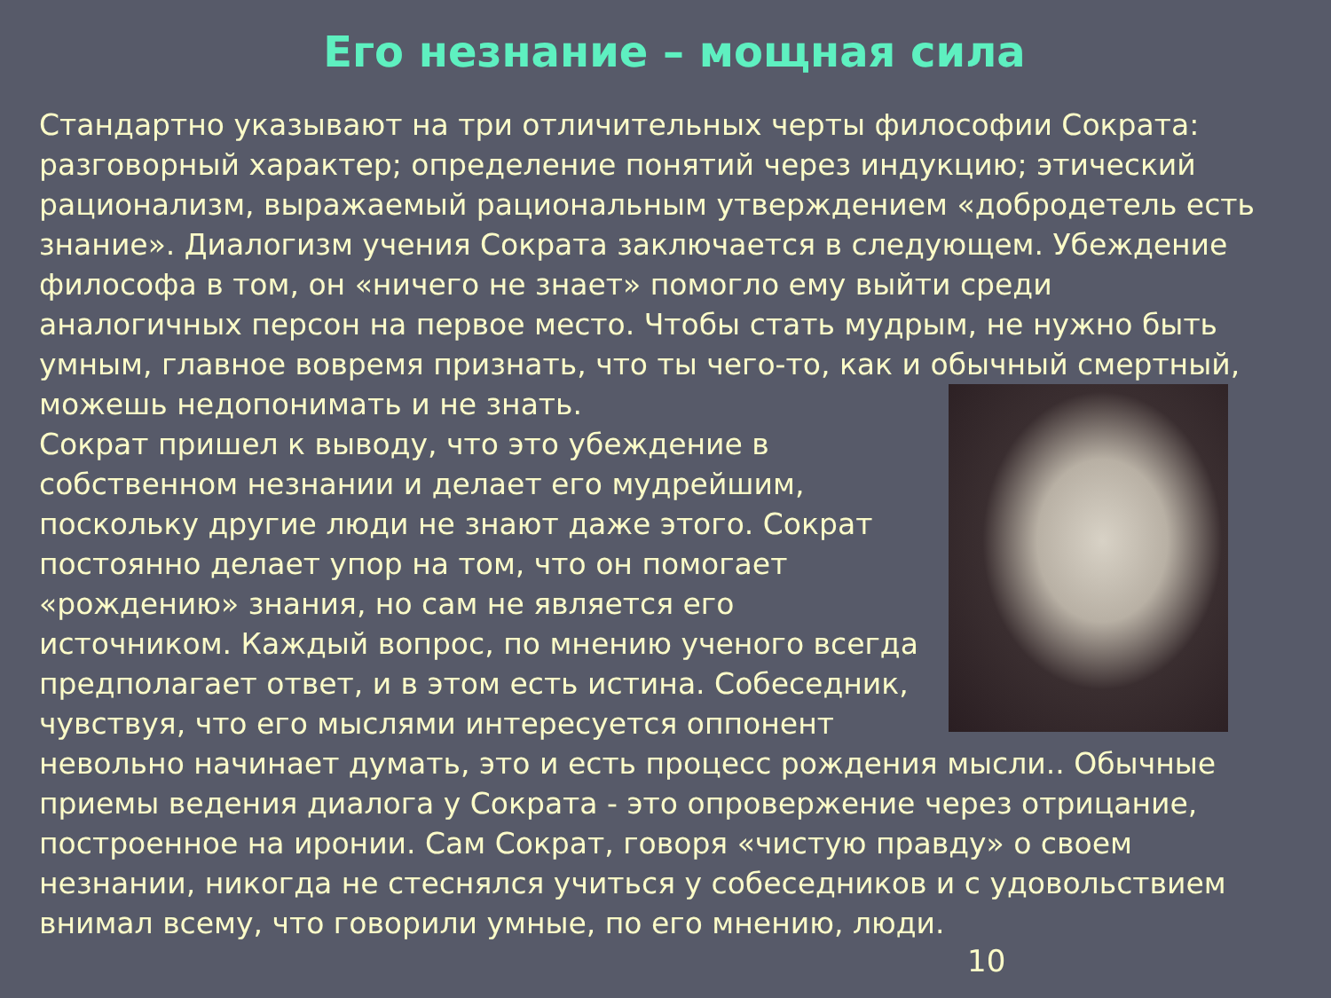Его незнание – мощная сила
Стандартно указывают на три отличительных черты философии Сократа: разговорный характер; определение понятий через индукцию; этический рационализм, выражаемый рациональным утверждением «добродетель есть знание». Диалогизм учения Сократа заключается в следующем. Убеждение философа в том, он «ничего не знает» помогло ему выйти среди аналогичных персон на первое место. Чтобы стать мудрым, не нужно быть умным, главное вовремя признать, что ты чего-то, как и обычный смертный, можешь недопонимать и не знать.
Сократ пришел к выводу, что это убеждение в собственном незнании и делает его мудрейшим, поскольку другие люди не знают даже этого. Сократ постоянно делает упор на том, что он помогает «рождению» знания, но сам не является его источником. Каждый вопрос, по мнению ученого всегда предполагает ответ, и в этом есть истина. Собеседник, чувствуя, что его мыслями интересуется оппонент невольно начинает думать, это и есть процесс рождения мысли.. Обычные приемы ведения диалога у Сократа - это опровержение через отрицание, построенное на иронии. Сам Сократ, говоря «чистую правду» о своем незнании, никогда не стеснялся учиться у собеседников и с удовольствием внимал всему, что говорили умные, по его мнению, люди.
10